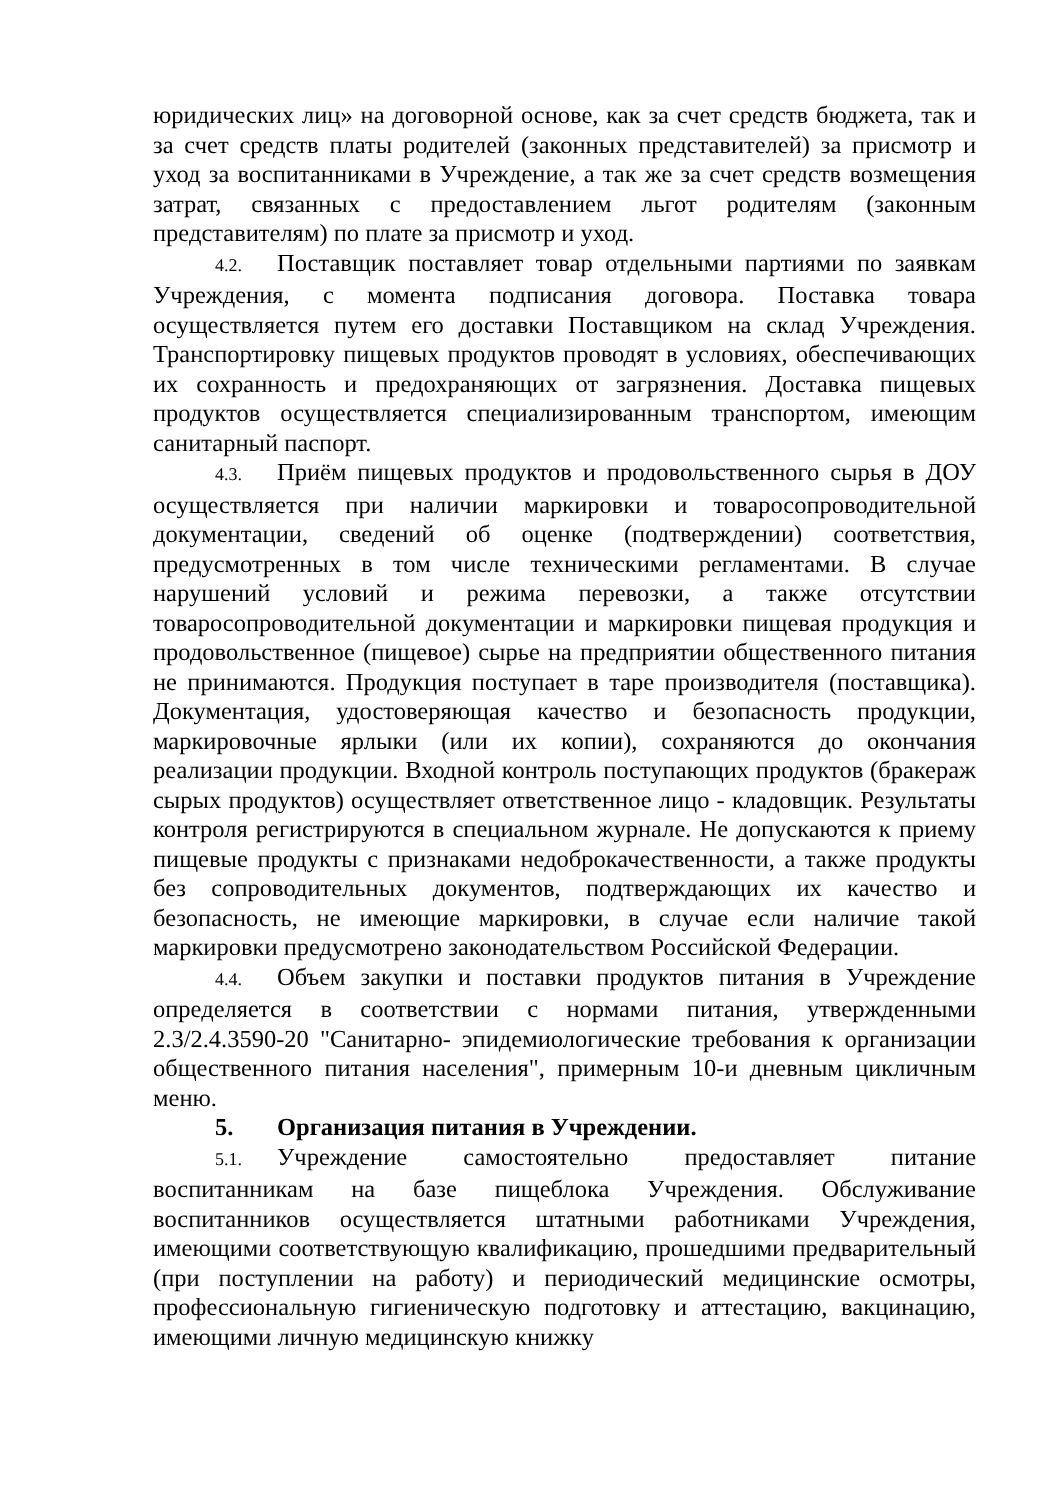юридических лиц» на договорной основе, как за счет средств бюджета, так и за счет средств платы родителей (законных представителей) за присмотр и уход за воспитанниками в Учреждение, а так же за счет средств возмещения затрат, связанных с предоставлением льгот родителям (законным представителям) по плате за присмотр и уход.
4.2. Поставщик поставляет товар отдельными партиями по заявкам Учреждения, с момента подписания договора. Поставка товара осуществляется путем его доставки Поставщиком на склад Учреждения. Транспортировку пищевых продуктов проводят в условиях, обеспечивающих их сохранность и предохраняющих от загрязнения. Доставка пищевых продуктов осуществляется специализированным транспортом, имеющим санитарный паспорт.
4.3. Приём пищевых продуктов и продовольственного сырья в ДОУ осуществляется при наличии маркировки и товаросопроводительной документации, сведений об оценке (подтверждении) соответствия, предусмотренных в том числе техническими регламентами. В случае нарушений условий и режима перевозки, а также отсутствии товаросопроводительной документации и маркировки пищевая продукция и продовольственное (пищевое) сырье на предприятии общественного питания не принимаются. Продукция поступает в таре производителя (поставщика). Документация, удостоверяющая качество и безопасность продукции, маркировочные ярлыки (или их копии), сохраняются до окончания реализации продукции. Входной контроль поступающих продуктов (бракераж сырых продуктов) осуществляет ответственное лицо - кладовщик. Результаты контроля регистрируются в специальном журнале. Не допускаются к приему пищевые продукты с признаками недоброкачественности, а также продукты без сопроводительных документов, подтверждающих их качество и безопасность, не имеющие маркировки, в случае если наличие такой маркировки предусмотрено законодательством Российской Федерации.
4.4. Объем закупки и поставки продуктов питания в Учреждение определяется в соответствии с нормами питания, утвержденными 2.3/2.4.3590-20 "Санитарно- эпидемиологические требования к организации общественного питания населения", примерным 10-и дневным цикличным меню.
5. Организация питания в Учреждении.
5.1. Учреждение самостоятельно предоставляет питание воспитанникам на базе пищеблока Учреждения. Обслуживание воспитанников осуществляется штатными работниками Учреждения, имеющими соответствующую квалификацию, прошедшими предварительный (при поступлении на работу) и периодический медицинские осмотры, профессиональную гигиеническую подготовку и аттестацию, вакцинацию, имеющими личную медицинскую книжку